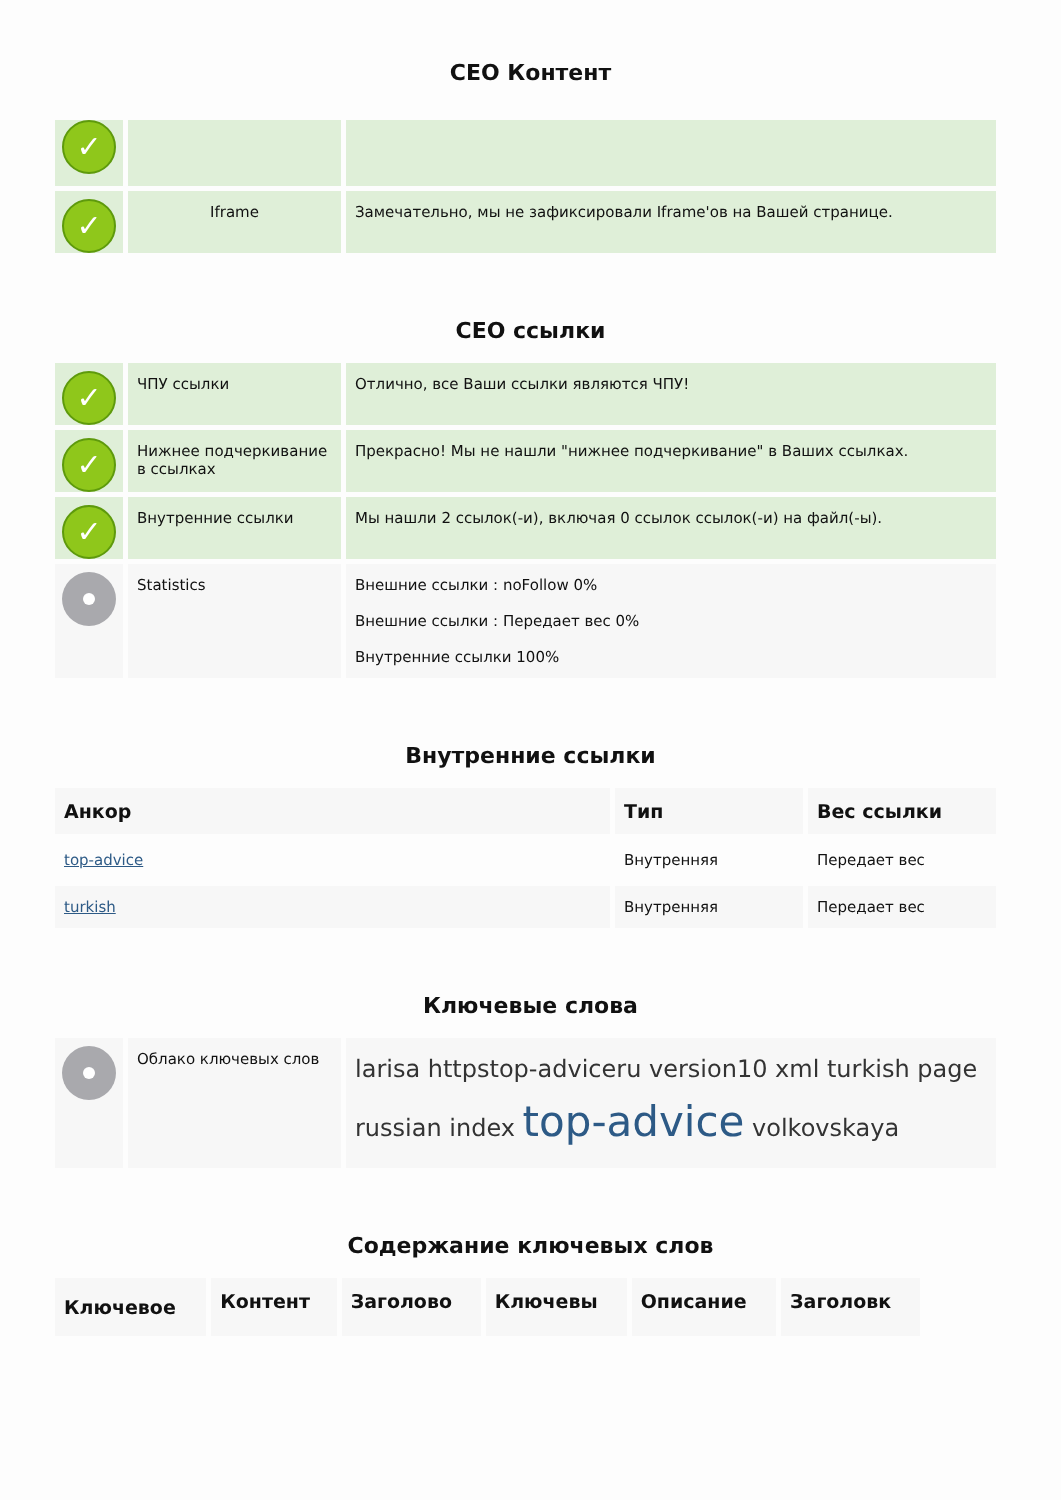СЕО Контент
| ✓ | | |
| ✓ | Iframe | Замечательно, мы не зафиксировали Iframe'ов на Вашей странице. |
СЕО ссылки
| ✓ | ЧПУ ссылки | Отлично, все Ваши ссылки являются ЧПУ! |
| ✓ | Нижнее подчеркивание в ссылках | Прекрасно! Мы не нашли "нижнее подчеркивание" в Ваших ссылках. |
| ✓ | Внутренние ссылки | Мы нашли 2 ссылок(-и), включая 0 ссылок ссылок(-и) на файл(-ы). |
| | Statistics | Внешние ссылки : noFollow 0% Внешние ссылки : Передает вес 0% Внутренние ссылки 100% |
Внутренние ссылки
| Анкор | Тип | Вес ссылки |
| --- | --- | --- |
| top-advice | Внутренняя | Передает вес |
| turkish | Внутренняя | Передает вес |
Ключевые слова
| | Облако ключевых слов | larisa httpstop-adviceru version10 xml turkish page russian index top-advice volkovskaya |
Содержание ключевых слов
| Ключевое | Контент | Заголово | Ключевы | Описание | Заголовк |
| --- | --- | --- | --- | --- | --- |